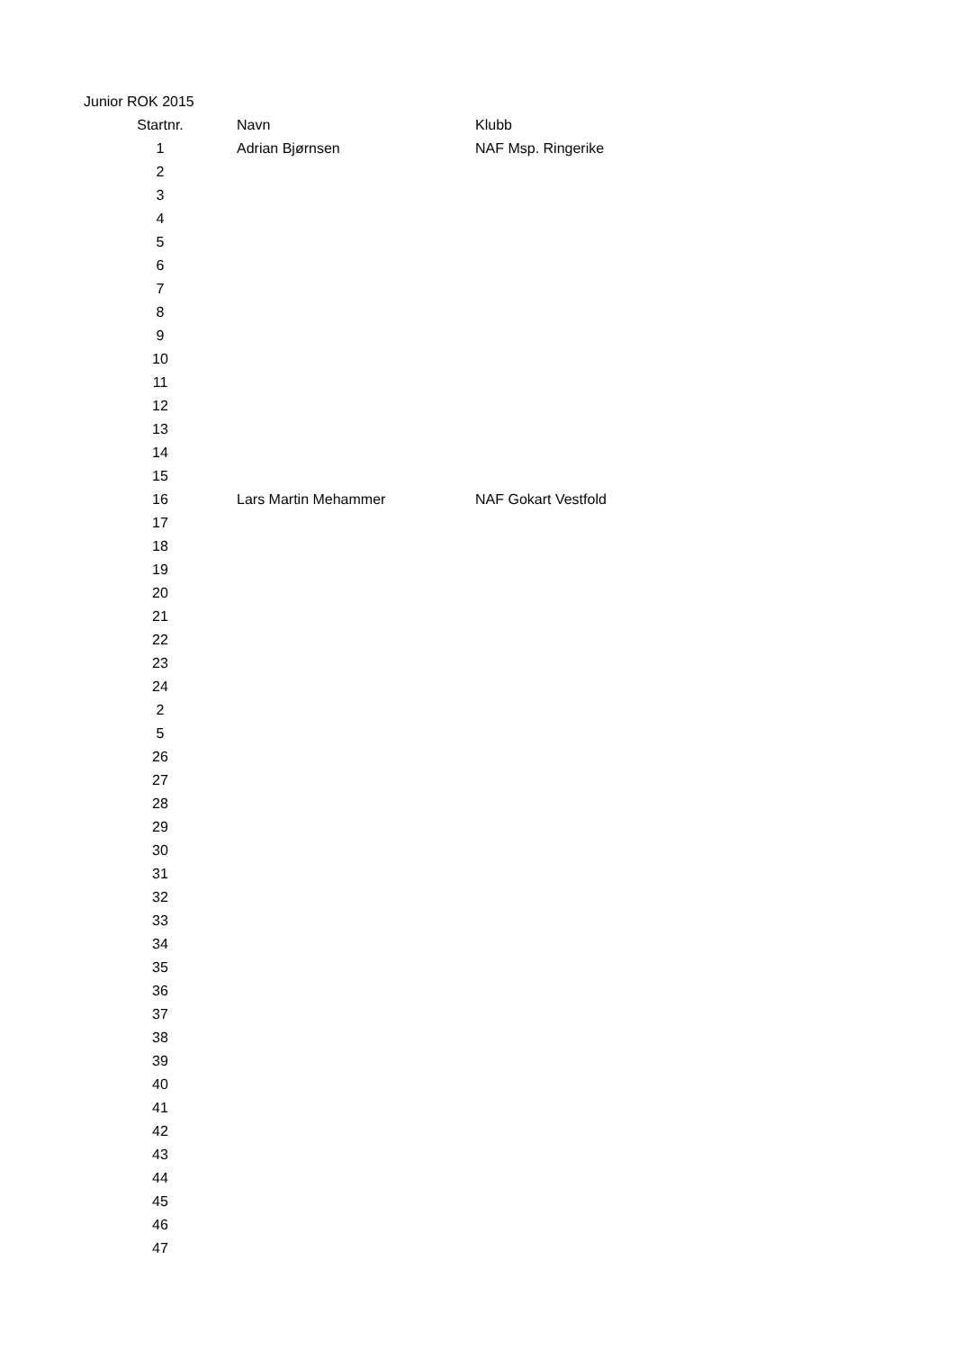Junior ROK 2015
| Startnr. | Navn | Klubb |
| --- | --- | --- |
| 1 | Adrian Bjørnsen | NAF Msp. Ringerike |
| 2 | | |
| 3 | | |
| 4 | | |
| 5 | | |
| 6 | | |
| 7 | | |
| 8 | | |
| 9 | | |
| 10 | | |
| 11 | | |
| 12 | | |
| 13 | | |
| 14 | | |
| 15 | | |
| 16 | Lars Martin Mehammer | NAF Gokart Vestfold |
| 17 | | |
| 18 | | |
| 19 | | |
| 20 | | |
| 21 | | |
| 22 | | |
| 23 | | |
| 24 | | |
| 2 | | |
| 5 | | |
| 26 | | |
| 27 | | |
| 28 | | |
| 29 | | |
| 30 | | |
| 31 | | |
| 32 | | |
| 33 | | |
| 34 | | |
| 35 | | |
| 36 | | |
| 37 | | |
| 38 | | |
| 39 | | |
| 40 | | |
| 41 | | |
| 42 | | |
| 43 | | |
| 44 | | |
| 45 | | |
| 46 | | |
| 47 | | |